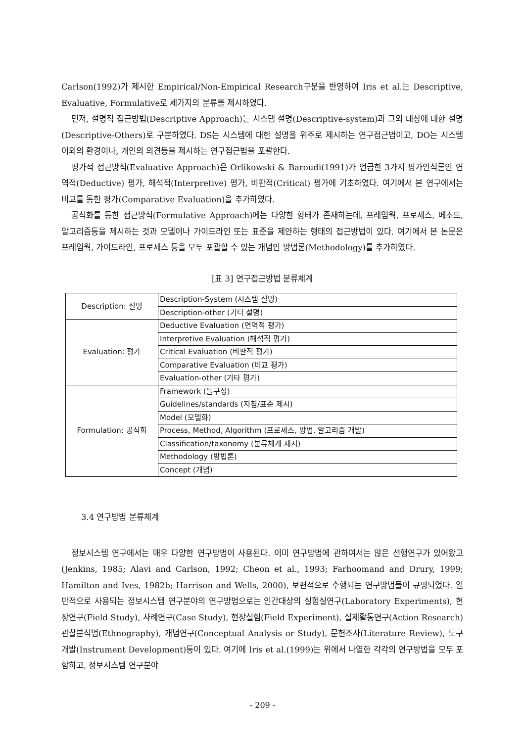Carlson(1992)가 제시한 Empirical/Non-Empirical Research구분을 반영하여 Iris et al.는 Descriptive, Evaluative, Formulative로 세가지의 분류를 제시하였다.
먼저, 설명적 접근방법(Descriptive Approach)는 시스템 설명(Descriptive-system)과 그외 대상에 대한 설명(Descriptive-Others)로 구분하였다. DS는 시스템에 대한 설명을 위주로 제시하는 연구접근법이고, DO는 시스템 이외의 환경이나, 개인의 의견등을 제시하는 연구접근법을 포괄한다.
평가적 접근방식(Evaluative Approach)은 Orlikowski & Baroudi(1991)가 언급한 3가지 평가인식론인 연역적(Deductive) 평가, 해석적(Interpretive) 평가, 비판적(Critical) 평가에 기초하였다. 여기에서 본 연구에서는 비교를 통한 평가(Comparative Evaluation)을 추가하였다.
공식화를 통한 접근방식(Formulative Approach)에는 다양한 형태가 존재하는데, 프레임웍, 프로세스, 메소드, 알고리즘등을 제시하는 것과 모델이나 가이드라인 또는 표준을 제안하는 형태의 접근방법이 있다. 여기에서 본 논문은 프레임웍, 가이드라인, 프로세스 등을 모두 포괄할 수 있는 개념인 방법론(Methodology)를 추가하였다.
[표 3] 연구접근방법 분류체계
| Description: 설명 | Description-System (시스템 설명) |
| | Description-other (기타 설명) |
| Evaluation: 평가 | Deductive Evaluation (연역적 평가) |
| | Interpretive Evaluation (해석적 평가) |
| | Critical Evaluation (비판적 평가) |
| | Comparative Evaluation (비교 평가) |
| | Evaluation-other (기타 평가) |
| Formulation: 공식화 | Framework (틀구성) |
| | Guidelines/standards (지침/표준 제시) |
| | Model (모델화) |
| | Process, Method, Algorithm (프로세스, 방법, 알고리즘 개발) |
| | Classification/taxonomy (분류체계 제시) |
| | Methodology (방법론) |
| | Concept (개념) |
3.4 연구방법 분류체계
정보시스템 연구에서는 매우 다양한 연구방법이 사용된다. 이미 연구방법에 관하여서는 많은 선행연구가 있어왔고(Jenkins, 1985; Alavi and Carlson, 1992; Cheon et al., 1993; Farhoomand and Drury, 1999; Hamilton and Ives, 1982b; Harrison and Wells, 2000), 보편적으로 수행되는 연구방법들이 규명되었다. 일반적으로 사용되는 정보시스템 연구분야의 연구방법으로는 인간대상의 실험실연구(Laboratory Experiments), 현장연구(Field Study), 사례연구(Case Study), 현장실험(Field Experiment), 실제활동연구(Action Research) 관찰분석법(Ethnography), 개념연구(Conceptual Analysis or Study), 문헌조사(Literature Review), 도구개발(Instrument Development)등이 있다. 여기에 Iris et al.(1999)는 위에서 나열한 각각의 연구방법을 모두 포함하고, 정보시스템 연구분야
- 209 -